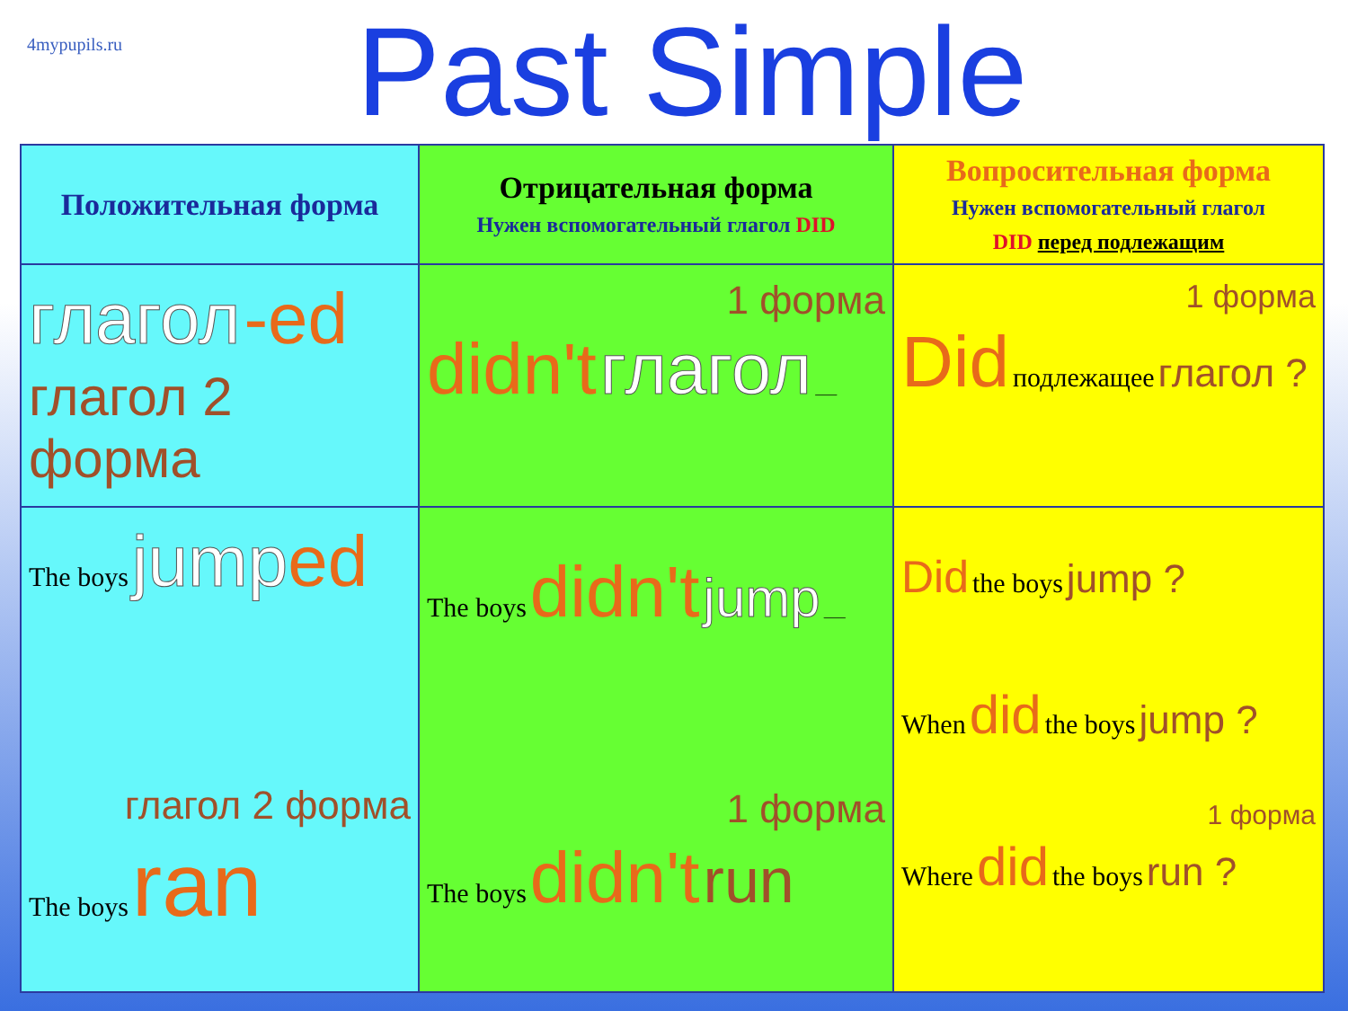4mypupils.ru
Past Simple
| Положительная форма | Отрицательная форма Нужен вспомогательный глагол DID | Вопросительная форма Нужен вспомогательный глагол DID перед подлежащим |
| --- | --- | --- |
| глагол -ed глагол 2 форма | 1 форма didn't глагол ___ | 1 форма Did подлежащее глагол ? |
| The boys jump ed глагол 2 форма The boys ran | The boys didn't jump ___ 1 форма The boys didn't run | Did the boys jump ? When did the boys jump ? 1 форма Where did the boys run ? |